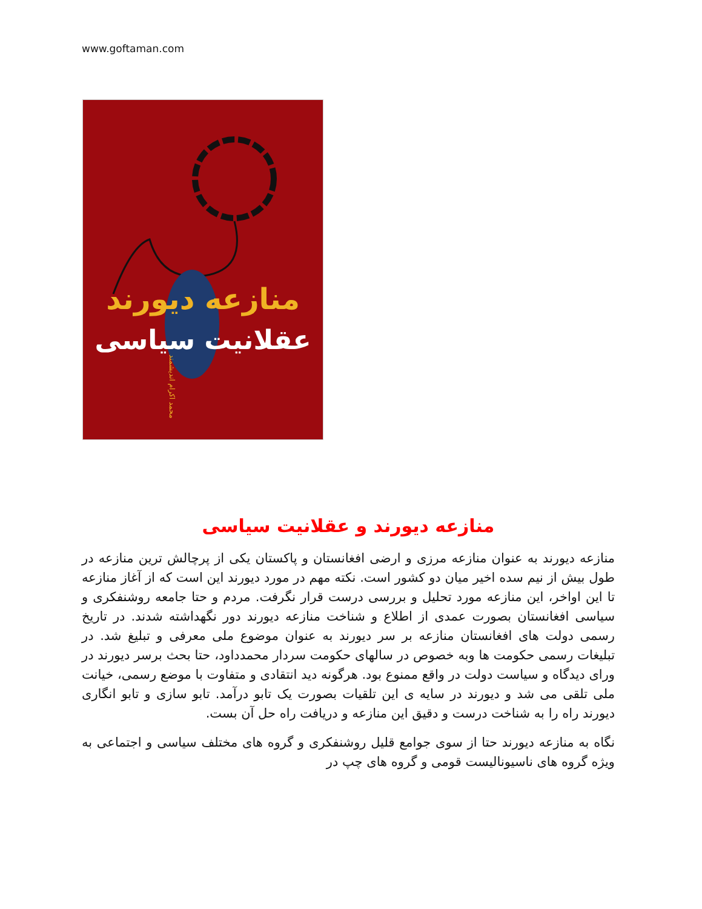www.goftaman.com
منازعه دیورند
عقلانیت سیاسی
محمد اکرام اندیشمند
منازعه دیورند و عقلانیت سیاسی
منازعه دیورند به عنوان منازعه مرزی و ارضی افغانستان و پاکستان یکی از پرچالش ترین منازعه در طول بیش از نیم سده اخیر میان دو کشور است. نکته مهم در مورد دیورند این است که از آغاز منازعه تا این اواخر، این منازعه مورد تحلیل و بررسی درست قرار نگرفت. مردم و حتا جامعه روشنفکری و سیاسی افغانستان بصورت عمدی از اطلاع و شناخت منازعه دیورند دور نگهداشته شدند. در تاریخ رسمی دولت های افغانستان منازعه بر سر دیورند به عنوان موضوع ملی معرفی و تبلیغ شد. در تبلیغات رسمی حکومت ها وبه خصوص در سالهای حکومت سردار محمدداود، حتا بحث برسر دیورند در ورای دیدگاه و سیاست دولت در واقع ممنوع بود. هرگونه دید انتقادی و متفاوت با موضع رسمی، خیانت ملی تلقی می شد و دیورند در سایه ی این تلقیات بصورت یک تابو درآمد. تابو سازی و تابو انگاری دیورند راه را به شناخت درست و دقیق این منازعه و دریافت راه حل آن بست.
نگاه به منازعه دیورند حتا از سوی جوامع قلیل روشنفکری و گروه های مختلف سیاسی و اجتماعی به ویژه گروه های ناسیونالیست قومی و گروه های چپ در